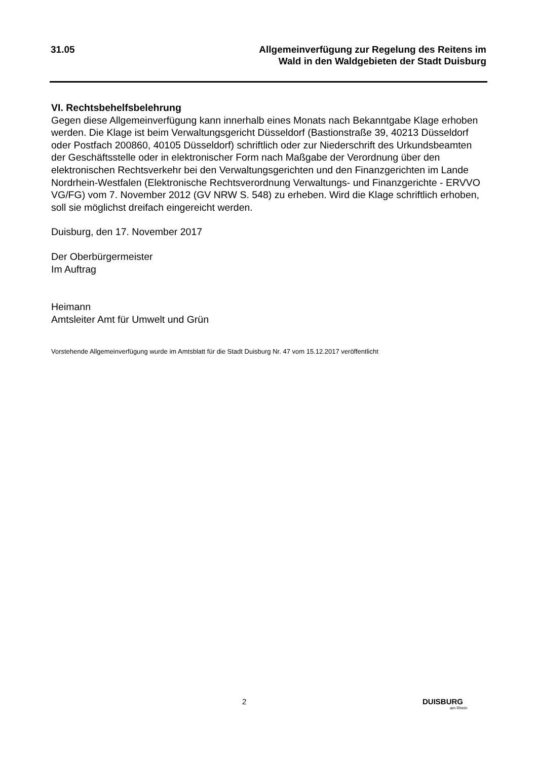31.05 Allgemeinverfügung zur Regelung des Reitens im
Wald in den Waldgebieten der Stadt Duisburg
VI. Rechtsbehelfsbelehrung
Gegen diese Allgemeinverfügung kann innerhalb eines Monats nach Bekanntgabe Klage erhoben werden. Die Klage ist beim Verwaltungsgericht Düsseldorf (Bastionstraße 39, 40213 Düsseldorf oder Postfach 200860, 40105 Düsseldorf) schriftlich oder zur Niederschrift des Urkundsbeamten der Geschäftsstelle oder in elektronischer Form nach Maßgabe der Verordnung über den elektronischen Rechtsverkehr bei den Verwaltungsgerichten und den Finanzgerichten im Lande Nordrhein-Westfalen (Elektronische Rechtsverordnung Verwaltungs- und Finanzgerichte - ERVVO VG/FG) vom 7. November 2012 (GV NRW S. 548) zu erheben. Wird die Klage schriftlich erhoben, soll sie möglichst dreifach eingereicht werden.
Duisburg, den 17. November 2017
Der Oberbürgermeister
Im Auftrag
Heimann
Amtsleiter Amt für Umwelt und Grün
Vorstehende Allgemeinverfügung wurde im Amtsblatt für die Stadt Duisburg Nr. 47 vom 15.12.2017 veröffentlicht
2 DUISBURG
am Rhein